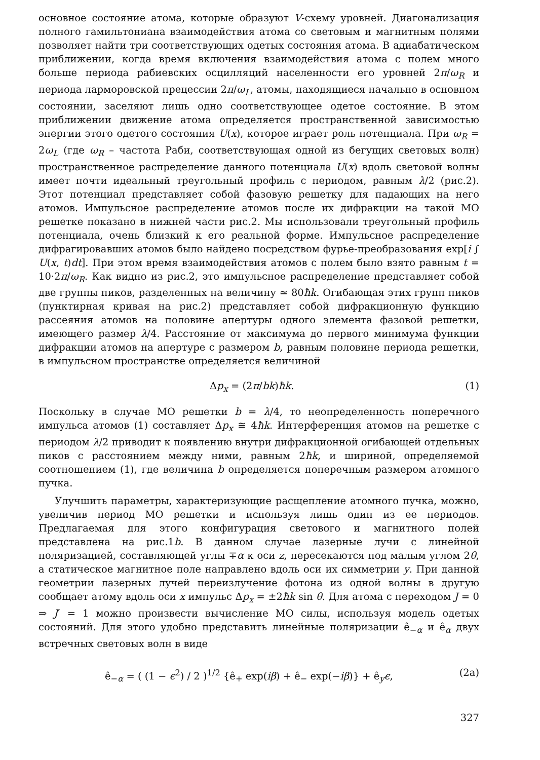основное состояние атома, которые образуют V-схему уровней. Диагонализация полного гамильтониана взаимодействия атома со световым и магнитным полями позволяет найти три соответствующих одетых состояния атома. В адиабатическом приближении, когда время включения взаимодействия атома с полем много больше периода рабиевских осцилляций населенности его уровней 2π/ω<sub>R</sub> и периода ларморовской прецессии 2π/ω<sub>L</sub>, атомы, находящиеся начально в основном состоянии, заселяют лишь одно соответствующее одетое состояние. В этом приближении движение атома определяется пространственной зависимостью энергии этого одетого состояния U(x), которое играет роль потенциала. При ω<sub>R</sub> = 2ω<sub>L</sub> (где ω<sub>R</sub> – частота Раби, соответствующая одной из бегущих световых волн) пространственное распределение данного потенциала U(x) вдоль световой волны имеет почти идеальный треугольный профиль с периодом, равным λ/2 (рис.2). Этот потенциал представляет собой фазовую решетку для падающих на него атомов. Импульсное распределение атомов после их дифракции на такой МО решетке показано в нижней части рис.2. Мы использовали треугольный профиль потенциала, очень близкий к его реальной форме. Импульсное распределение дифрагировавших атомов было найдено посредством фурье-преобразования exp[i ∫ U(x, t)dt]. При этом время взаимодействия атомов с полем было взято равным t = 10·2π/ω<sub>R</sub>. Как видно из рис.2, это импульсное распределение представляет собой две группы пиков, разделенных на величину ≃ 80ħk. Огибающая этих групп пиков (пунктирная кривая на рис.2) представляет собой дифракционную функцию рассеяния атомов на половине апертуры одного элемента фазовой решетки, имеющего размер λ/4. Расстояние от максимума до первого минимума функции дифракции атомов на апертуре с размером b, равным половине периода решетки, в импульсном пространстве определяется величиной
Δp<sub>x</sub> = (2π/bk)ħk. (1)
Поскольку в случае МО решетки b = λ/4, то неопределенность поперечного импульса атомов (1) составляет Δp<sub>x</sub> ≅ 4ħk. Интерференция атомов на решетке с периодом λ/2 приводит к появлению внутри дифракционной огибающей отдельных пиков с расстоянием между ними, равным 2ħk, и шириной, определяемой соотношением (1), где величина b определяется поперечным размером атомного пучка.
Улучшить параметры, характеризующие расщепление атомного пучка, можно, увеличив период МО решетки и используя лишь один из ее периодов. Предлагаемая для этого конфигурация светового и магнитного полей представлена на рис.1b. В данном случае лазерные лучи с линейной поляризацией, составляющей углы ∓α к оси z, пересекаются под малым углом 2θ, а статическое магнитное поле направлено вдоль оси их симметрии y. При данной геометрии лазерных лучей переизлучение фотона из одной волны в другую сообщает атому вдоль оси x импульс Δp<sub>x</sub> = ±2ħk sin θ. Для атома с переходом J = 0 ⇒ J′ = 1 можно произвести вычисление МО силы, используя модель одетых состояний. Для этого удобно представить линейные поляризации ê<sub>−α</sub> и ê<sub>α</sub> двух встречных световых волн в виде
ê<sub>−α</sub> = ( (1 − ϵ<sup>2</sup>) / 2 )<sup>1/2</sup> {ê<sub>+</sub> exp(iβ) + ê<sub>−</sub> exp(−iβ)} + ê<sub>y</sub>ϵ, (2a)
327